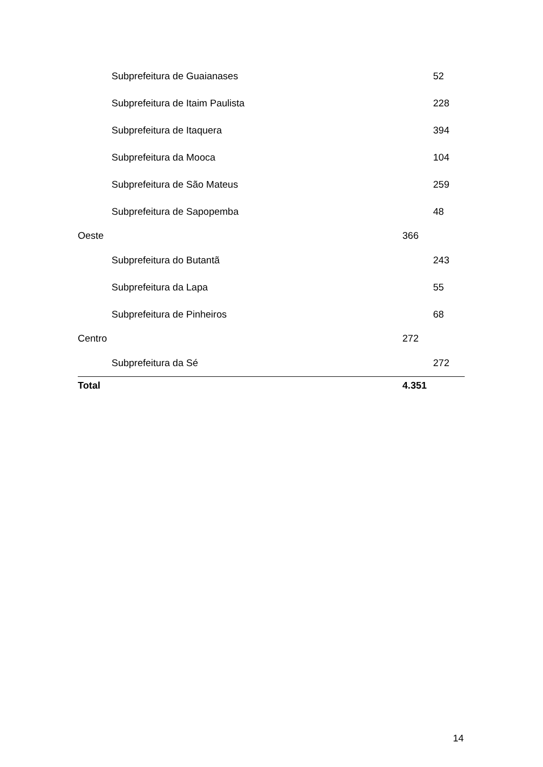| Subprefeitura de Guaianases | | 52 |
| Subprefeitura de Itaim Paulista | | 228 |
| Subprefeitura de Itaquera | | 394 |
| Subprefeitura da Mooca | | 104 |
| Subprefeitura de São Mateus | | 259 |
| Subprefeitura de Sapopemba | | 48 |
| Oeste | 366 | |
| Subprefeitura do Butantã | | 243 |
| Subprefeitura da Lapa | | 55 |
| Subprefeitura de Pinheiros | | 68 |
| Centro | 272 | |
| Subprefeitura da Sé | | 272 |
| Total | 4.351 | |
14